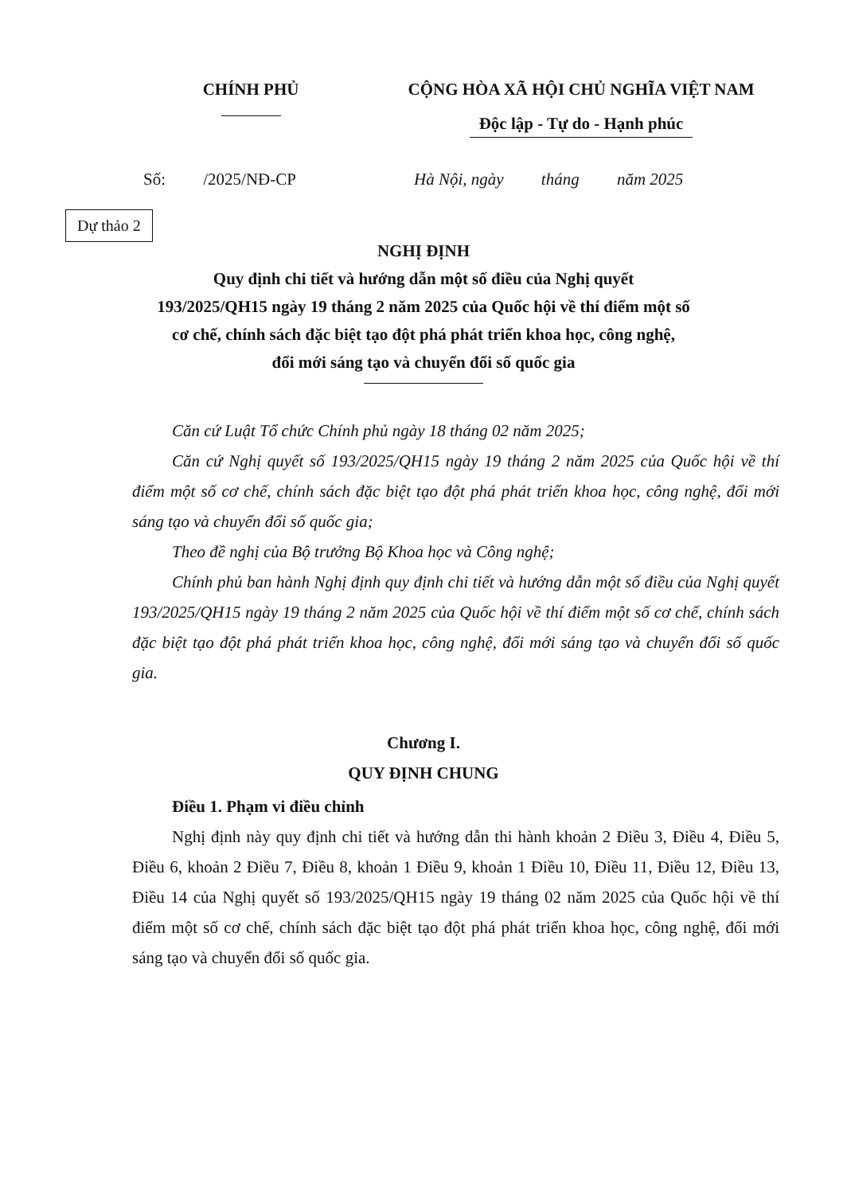CHÍNH PHỦ CỘNG HÒA XÃ HỘI CHỦ NGHĨA VIỆT NAM
Độc lập - Tự do - Hạnh phúc
Số: /2025/NĐ-CP Hà Nội, ngày tháng năm 2025
Dự thảo 2
NGHỊ ĐỊNH
Quy định chi tiết và hướng dẫn một số điều của Nghị quyết
193/2025/QH15 ngày 19 tháng 2 năm 2025 của Quốc hội về thí điểm một số
cơ chế, chính sách đặc biệt tạo đột phá phát triển khoa học, công nghệ,
đổi mới sáng tạo và chuyển đổi số quốc gia
Căn cứ Luật Tổ chức Chính phủ ngày 18 tháng 02 năm 2025;
Căn cứ Nghị quyết số 193/2025/QH15 ngày 19 tháng 2 năm 2025 của Quốc hội về thí điểm một số cơ chế, chính sách đặc biệt tạo đột phá phát triển khoa học, công nghệ, đổi mới sáng tạo và chuyển đổi số quốc gia;
Theo đề nghị của Bộ trưởng Bộ Khoa học và Công nghệ;
Chính phủ ban hành Nghị định quy định chi tiết và hướng dẫn một số điều của Nghị quyết 193/2025/QH15 ngày 19 tháng 2 năm 2025 của Quốc hội về thí điểm một số cơ chế, chính sách đặc biệt tạo đột phá phát triển khoa học, công nghệ, đổi mới sáng tạo và chuyển đổi số quốc gia.
Chương I.
QUY ĐỊNH CHUNG
Điều 1. Phạm vi điều chỉnh
Nghị định này quy định chi tiết và hướng dẫn thi hành khoản 2 Điều 3, Điều 4, Điều 5, Điều 6, khoản 2 Điều 7, Điều 8, khoản 1 Điều 9, khoản 1 Điều 10, Điều 11, Điều 12, Điều 13, Điều 14 của Nghị quyết số 193/2025/QH15 ngày 19 tháng 02 năm 2025 của Quốc hội về thí điểm một số cơ chế, chính sách đặc biệt tạo đột phá phát triển khoa học, công nghệ, đổi mới sáng tạo và chuyển đổi số quốc gia.